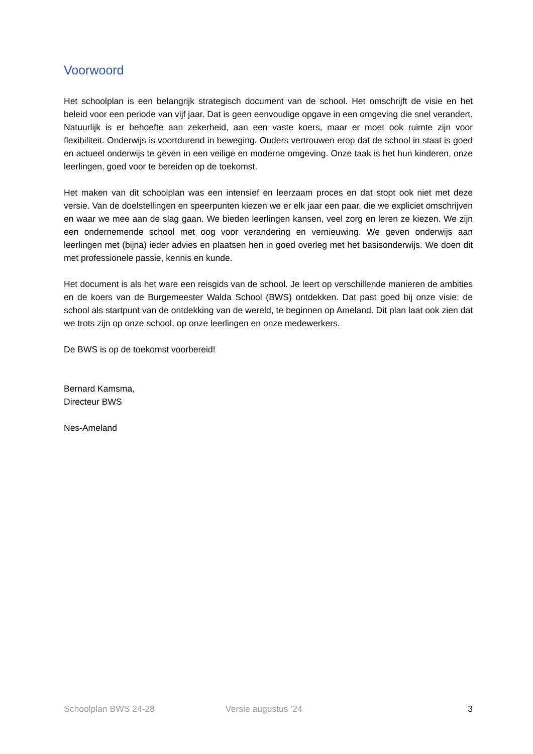Voorwoord
Het schoolplan is een belangrijk strategisch document van de school. Het omschrijft de visie en het beleid voor een periode van vijf jaar. Dat is geen eenvoudige opgave in een omgeving die snel verandert. Natuurlijk is er behoefte aan zekerheid, aan een vaste koers, maar er moet ook ruimte zijn voor flexibiliteit. Onderwijs is voortdurend in beweging. Ouders vertrouwen erop dat de school in staat is goed en actueel onderwijs te geven in een veilige en moderne omgeving. Onze taak is het hun kinderen, onze leerlingen, goed voor te bereiden op de toekomst.
Het maken van dit schoolplan was een intensief en leerzaam proces en dat stopt ook niet met deze versie. Van de doelstellingen en speerpunten kiezen we er elk jaar een paar, die we expliciet omschrijven en waar we mee aan de slag gaan. We bieden leerlingen kansen, veel zorg en leren ze kiezen. We zijn een ondernemende school met oog voor verandering en vernieuwing. We geven onderwijs aan leerlingen met (bijna) ieder advies en plaatsen hen in goed overleg met het basisonderwijs. We doen dit met professionele passie, kennis en kunde.
Het document is als het ware een reisgids van de school. Je leert op verschillende manieren de ambities en de koers van de Burgemeester Walda School (BWS) ontdekken. Dat past goed bij onze visie: de school als startpunt van de ontdekking van de wereld, te beginnen op Ameland. Dit plan laat ook zien dat we trots zijn op onze school, op onze leerlingen en onze medewerkers.
De BWS is op de toekomst voorbereid!
Bernard Kamsma,
Directeur BWS
Nes-Ameland
Schoolplan BWS 24-28 Versie augustus ’24 3